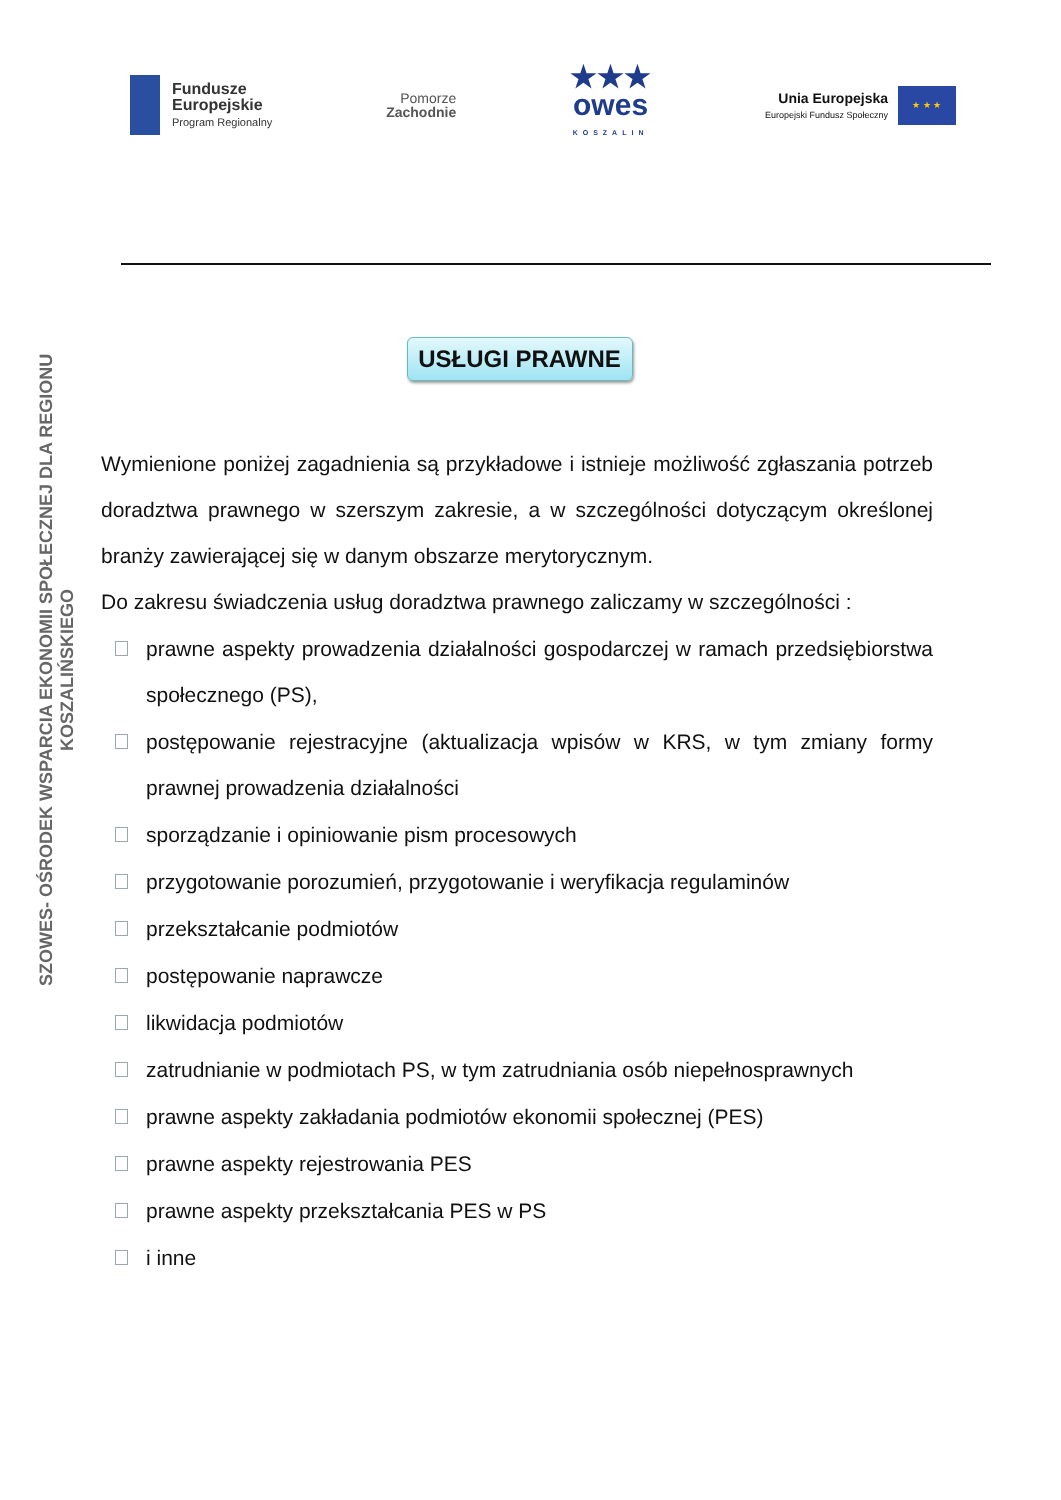Fundusze
Europejskie
Program Regionalny
Pomorze
Zachodnie
★★★
owes
KOSZALIN
Unia Europejska
Europejski Fundusz Społeczny
★ ★ ★
SZOWES- OŚRODEK WSPARCIA EKONOMII SPOŁECZNEJ DLA REGIONU KOSZALIŃSKIEGO
USŁUGI PRAWNE
Wymienione poniżej zagadnienia są przykładowe i istnieje możliwość zgłaszania potrzeb doradztwa prawnego w szerszym zakresie, a w szczególności dotyczącym określonej branży zawierającej się w danym obszarze merytorycznym.
Do zakresu świadczenia usług doradztwa prawnego zaliczamy w szczególności :
prawne aspekty prowadzenia działalności gospodarczej w ramach przedsiębiorstwa społecznego (PS),
postępowanie rejestracyjne (aktualizacja wpisów w KRS, w tym zmiany formy prawnej prowadzenia działalności
sporządzanie i opiniowanie pism procesowych
przygotowanie porozumień, przygotowanie i weryfikacja regulaminów
przekształcanie podmiotów
postępowanie naprawcze
likwidacja podmiotów
zatrudnianie w podmiotach PS, w tym zatrudniania osób niepełnosprawnych
prawne aspekty zakładania podmiotów ekonomii społecznej (PES)
prawne aspekty rejestrowania PES
prawne aspekty przekształcania PES w PS
i inne